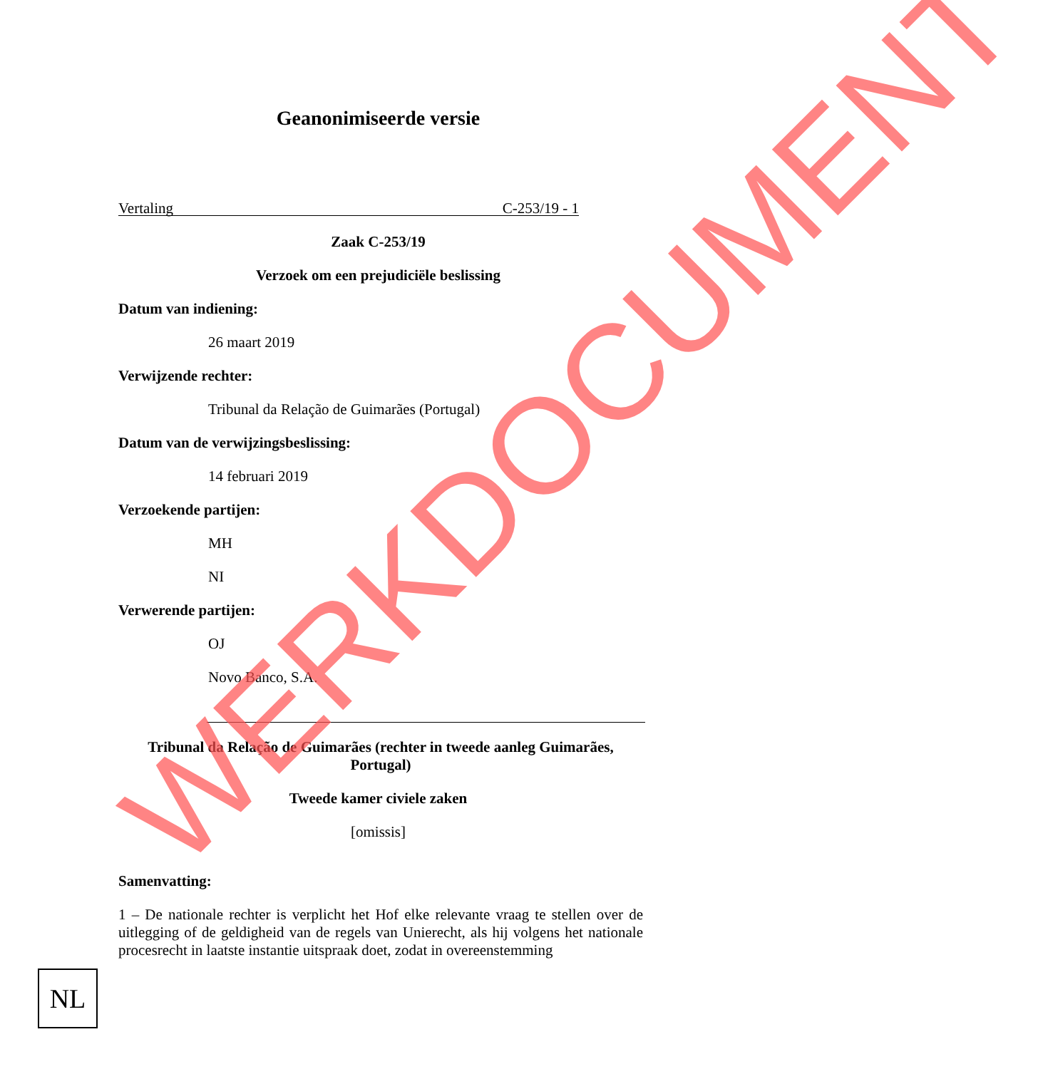Geanonimiseerde versie
Vertaling C-253/19 - 1
Zaak C-253/19
Verzoek om een prejudiciële beslissing
Datum van indiening:
26 maart 2019
Verwijzende rechter:
Tribunal da Relação de Guimarães (Portugal)
Datum van de verwijzingsbeslissing:
14 februari 2019
Verzoekende partijen:
MH
NI
Verwerende partijen:
OJ
Novo Banco, S.A.
Tribunal da Relação de Guimarães (rechter in tweede aanleg Guimarães, Portugal)
Tweede kamer civiele zaken
[omissis]
Samenvatting:
1 – De nationale rechter is verplicht het Hof elke relevante vraag te stellen over de uitlegging of de geldigheid van de regels van Unierecht, als hij volgens het nationale procesrecht in laatste instantie uitspraak doet, zodat in overeenstemming
NL
WERKDOCUMENT